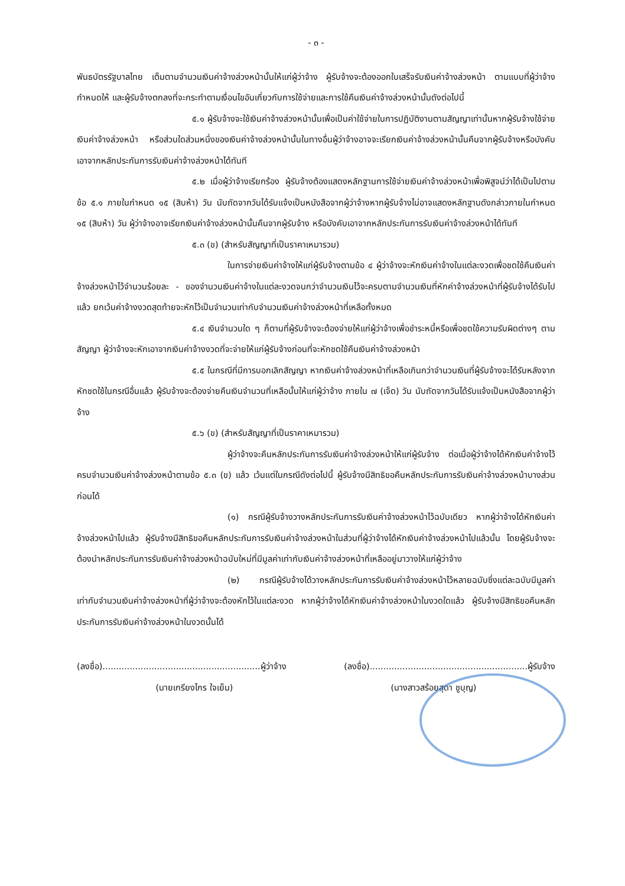- ๓ -
พันธบัตรรัฐบาลไทย เต็มตามจำนวนเงินค่าจ้างล่วงหน้านั้นให้แก่ผู้ว่าจ้าง ผู้รับจ้างจะต้องออกใบเสร็จรับเงินค่าจ้างล่วงหน้า ตามแบบที่ผู้ว่าจ้างกำหนดให้ และผู้รับจ้างตกลงที่จะกระทำตามเงื่อนไขอันเกี่ยวกับการใช้จ่ายและการใช้คืนเงินค่าจ้างล่วงหน้านั้นดังต่อไปนี้
๕.๑ ผู้รับจ้างจะใช้เงินค่าจ้างล่วงหน้านั้นเพื่อเป็นค่าใช้จ่ายในการปฏิบัติงานตามสัญญาเท่านั้นหากผู้รับจ้างใช้จ่ายเงินค่าจ้างล่วงหน้า หรือส่วนใดส่วนหนึ่งของเงินค่าจ้างล่วงหน้านั้นในทางอื่นผู้ว่าจ้างอาจจะเรียกเงินค่าจ้างล่วงหน้านั้นคืนจากผู้รับจ้างหรือบังคับเอาจากหลักประกันการรับเงินค่าจ้างล่วงหน้าได้ทันที
๕.๒ เมื่อผู้ว่าจ้างเรียกร้อง ผู้รับจ้างต้องแสดงหลักฐานการใช้จ่ายเงินค่าจ้างล่วงหน้าเพื่อพิสูจน์ว่าได้เป็นไปตามข้อ ๕.๑ ภายในกำหนด ๑๕ (สิบห้า) วัน นับถัดจากวันได้รับแจ้งเป็นหนังสือจากผู้ว่าจ้างหากผู้รับจ้างไม่อาจแสดงหลักฐานดังกล่าวภายในกำหนด ๑๕ (สิบห้า) วัน ผู้ว่าจ้างอาจเรียกเงินค่าจ้างล่วงหน้านั้นคืนจากผู้รับจ้าง หรือบังคับเอาจากหลักประกันการรับเงินค่าจ้างล่วงหน้าได้ทันที
๕.๓ (ข) (สำหรับสัญญาที่เป็นราคาเหมารวม)
ในการจ่ายเงินค่าจ้างให้แก่ผู้รับจ้างตามข้อ ๔ ผู้ว่าจ้างจะหักเงินค่าจ้างในแต่ละงวดเพื่อชดใช้คืนเงินค่าจ้างล่วงหน้าไว้จำนวนร้อยละ - ของจำนวนเงินค่าจ้างในแต่ละงวดจนกว่าจำนวนเงินไว้จะครบตามจำนวนเงินที่หักค่าจ้างล่วงหน้าที่ผู้รับจ้างได้รับไปแล้ว ยกเว้นค่าจ้างงวดสุดท้ายจะหักไว้เป็นจำนวนเท่ากับจำนวนเงินค่าจ้างล่วงหน้าที่เหลือทั้งหมด
๕.๔ เงินจำนวนใด ๆ ก็ตามที่ผู้รับจ้างจะต้องจ่ายให้แก่ผู้ว่าจ้างเพื่อชำระหนี้หรือเพื่อชดใช้ความรับผิดต่างๆ ตามสัญญา ผู้ว่าจ้างจะหักเอาจากเงินค่าจ้างงวดที่จะจ่ายให้แก่ผู้รับจ้างก่อนที่จะหักชดใช้คืนเงินค่าจ้างล่วงหน้า
๕.๕ ในกรณีที่มีการบอกเลิกสัญญา หากเงินค่าจ้างล่วงหน้าที่เหลือเกินกว่าจำนวนเงินที่ผู้รับจ้างจะได้รับหลังจากหักชดใช้ในกรณีอื่นแล้ว ผู้รับจ้างจะต้องจ่ายคืนเงินจำนวนที่เหลือนั้นให้แก่ผู้ว่าจ้าง ภายใน ๗ (เจ็ด) วัน นับถัดจากวันได้รับแจ้งเป็นหนังสือจากผู้ว่าจ้าง
๕.๖ (ข) (สำหรับสัญญาที่เป็นราคาเหมารวม)
ผู้ว่าจ้างจะคืนหลักประกันการรับเงินค่าจ้างล่วงหน้าให้แก่ผู้รับจ้าง ต่อเมื่อผู้ว่าจ้างได้หักเงินค่าจ้างไว้ครบจำนวนเงินค่าจ้างล่วงหน้าตามข้อ ๕.๓ (ข) แล้ว เว้นแต่ในกรณีดังต่อไปนี้ ผู้รับจ้างมีสิทธิขอคืนหลักประกันการรับเงินค่าจ้างล่วงหน้าบางส่วนก่อนได้
(๑) กรณีผู้รับจ้างวางหลักประกันการรับเงินค่าจ้างล่วงหน้าไว้ฉบับเดียว หากผู้ว่าจ้างได้หักเงินค่าจ้างล่วงหน้าไปแล้ว ผู้รับจ้างมีสิทธิขอคืนหลักประกันการรับเงินค่าจ้างล่วงหน้าในส่วนที่ผู้ว่าจ้างได้หักเงินค่าจ้างล่วงหน้าไปแล้วนั้น โดยผู้รับจ้างจะต้องนำหลักประกันการรับเงินค่าจ้างล่วงหน้าฉบับใหม่ที่มีมูลค่าเท่ากับเงินค่าจ้างล่วงหน้าที่เหลืออยู่มาวางให้แก่ผู้ว่าจ้าง
(๒) กรณีผู้รับจ้างได้วางหลักประกันการรับเงินค่าจ้างล่วงหน้าไว้หลายฉบับซึ่งแต่ละฉบับมีมูลค่าเท่ากับจำนวนเงินค่าจ้างล่วงหน้าที่ผู้ว่าจ้างจะต้องหักไว้ในแต่ละงวด หากผู้ว่าจ้างได้หักเงินค่าจ้างล่วงหน้าในงวดใดแล้ว ผู้รับจ้างมีสิทธิขอคืนหลักประกันการรับเงินค่าจ้างล่วงหน้าในงวดนั้นได้
(ลงชื่อ)..........................................................ผู้ว่าจ้าง (ลงชื่อ)..........................................................ผู้รับจ้าง
(นายเกรียงไกร ใจเย็น) (นางสาวสร้อยสุดา ชูบุญ)